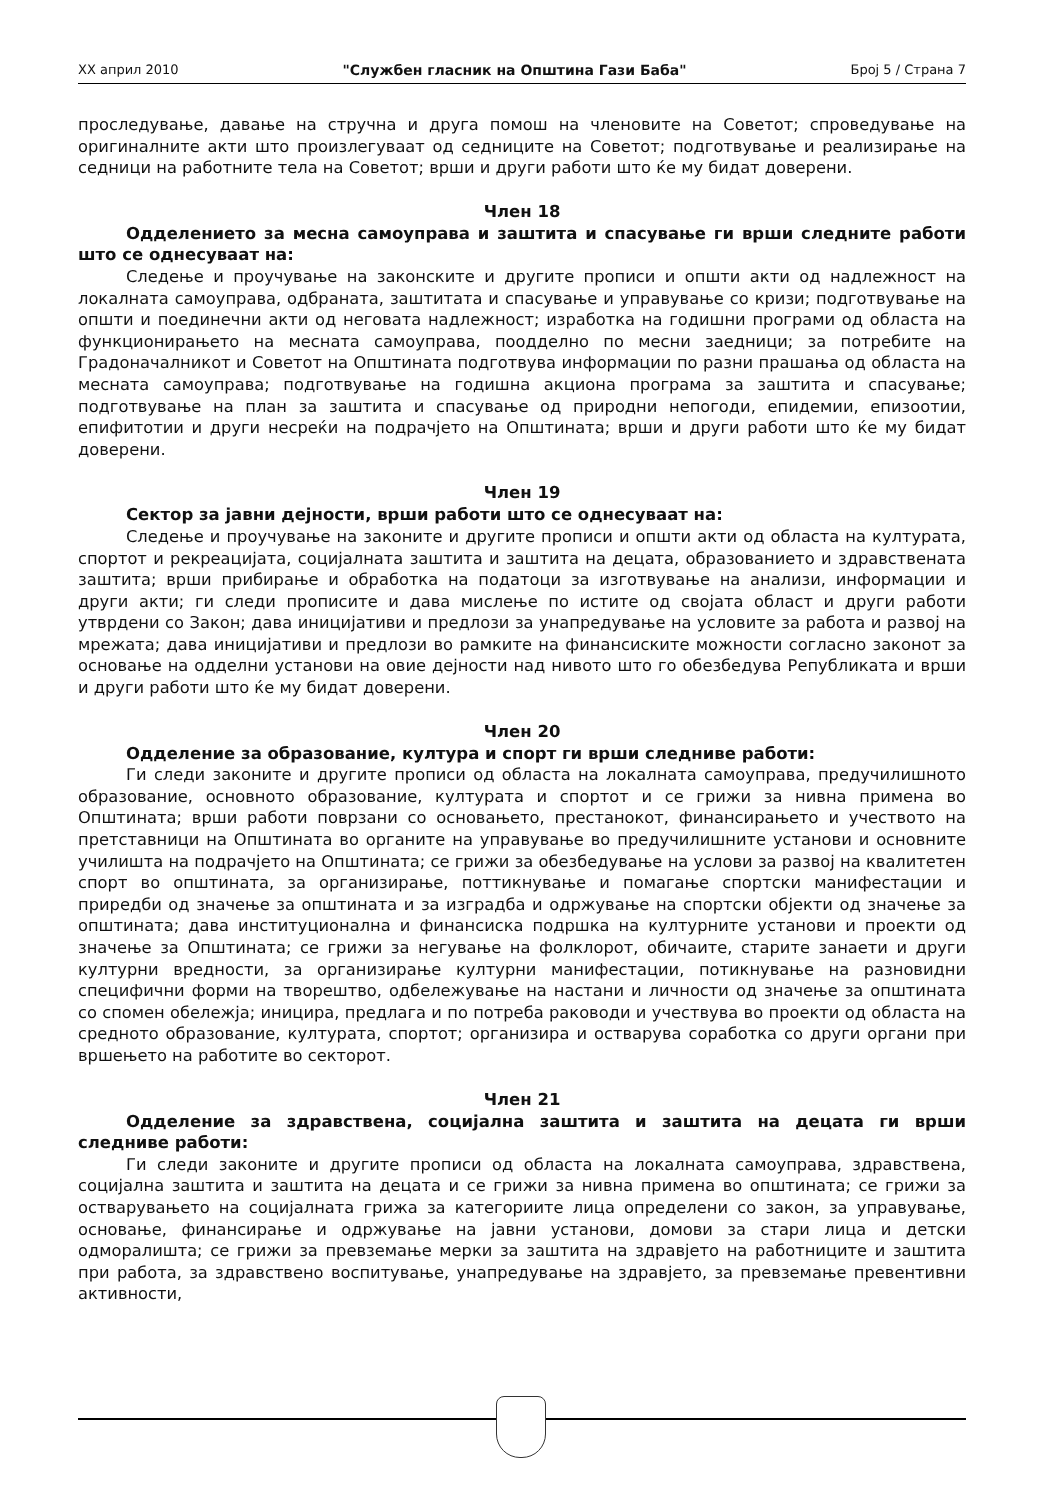XX април 2010 "Службен гласник на Општина Гази Баба" Број 5 / Страна 7
проследување, давање на стручна и друга помош на членовите на Советот; спроведување на оригиналните акти што произлегуваат од седниците на Советот; подготвување и реализирање на седници на работните тела на Советот; врши и други работи што ќе му бидат доверени.
Член 18
Одделението за месна самоуправа и заштита и спасување ги врши следните работи што се однесуваат на:
Следење и проучување на законските и другите прописи и општи акти од надлежност на локалната самоуправа, одбраната, заштитата и спасување и управување со кризи; подготвување на општи и поединечни акти од неговата надлежност; изработка на годишни програми од областа на функционирањето на месната самоуправа, поодделно по месни заедници; за потребите на Градоначалникот и Советот на Општината подготвува информации по разни прашања од областа на месната самоуправа; подготвување на годишна акциона програма за заштита и спасување; подготвување на план за заштита и спасување од природни непогоди, епидемии, епизоотии, епифитотии и други несреќи на подрачјето на Општината; врши и други работи што ќе му бидат доверени.
Член 19
Сектор за јавни дејности, врши работи што се однесуваат на:
Следење и проучување на законите и другите прописи и општи акти од областа на културата, спортот и рекреацијата, социјалната заштита и заштита на децата, образованието и здравствената заштита; врши прибирање и обработка на податоци за изготвување на анализи, информации и други акти; ги следи прописите и дава мислење по истите од својата област и други работи утврдени со Закон; дава иницијативи и предлози за унапредување на условите за работа и развој на мрежата; дава иницијативи и предлози во рамките на финансиските можности согласно законот за основање на одделни установи на овие дејности над нивото што го обезбедува Републиката и врши и други работи што ќе му бидат доверени.
Член 20
Одделение за образование, култура и спорт ги врши следниве работи:
Ги следи законите и другите прописи од областа на локалната самоуправа, предучилишното образование, основното образование, културата и спортот и се грижи за нивна примена во Општината; врши работи поврзани со основањето, престанокот, финансирањето и учеството на претставници на Општината во органите на управување во предучилишните установи и основните училишта на подрачјето на Општината; се грижи за обезбедување на услови за развој на квалитетен спорт во општината, за организирање, поттикнување и помагање спортски манифестации и приредби од значење за општината и за изградба и одржување на спортски објекти од значење за општината; дава институционална и финансиска подршка на културните установи и проекти од значење за Општината; се грижи за негување на фолклорот, обичаите, старите занаети и други културни вредности, за организирање културни манифестации, потикнување на разновидни специфични форми на творештво, одбележување на настани и личности од значење за општината со спомен обележја; иницира, предлага и по потреба раководи и учествува во проекти од областа на средното образование, културата, спортот; организира и остварува соработка со други органи при вршењето на работите во секторот.
Член 21
Одделение за здравствена, социјална заштита и заштита на децата ги врши следниве работи:
Ги следи законите и другите прописи од областа на локалната самоуправа, здравствена, социјална заштита и заштита на децата и се грижи за нивна примена во општината; се грижи за остварувањето на социјалната грижа за категориите лица определени со закон, за управување, основање, финансирање и одржување на јавни установи, домови за стари лица и детски одморалишта; се грижи за превземање мерки за заштита на здравјето на работниците и заштита при работа, за здравствено воспитување, унапредување на здравјето, за превземање превентивни активности,